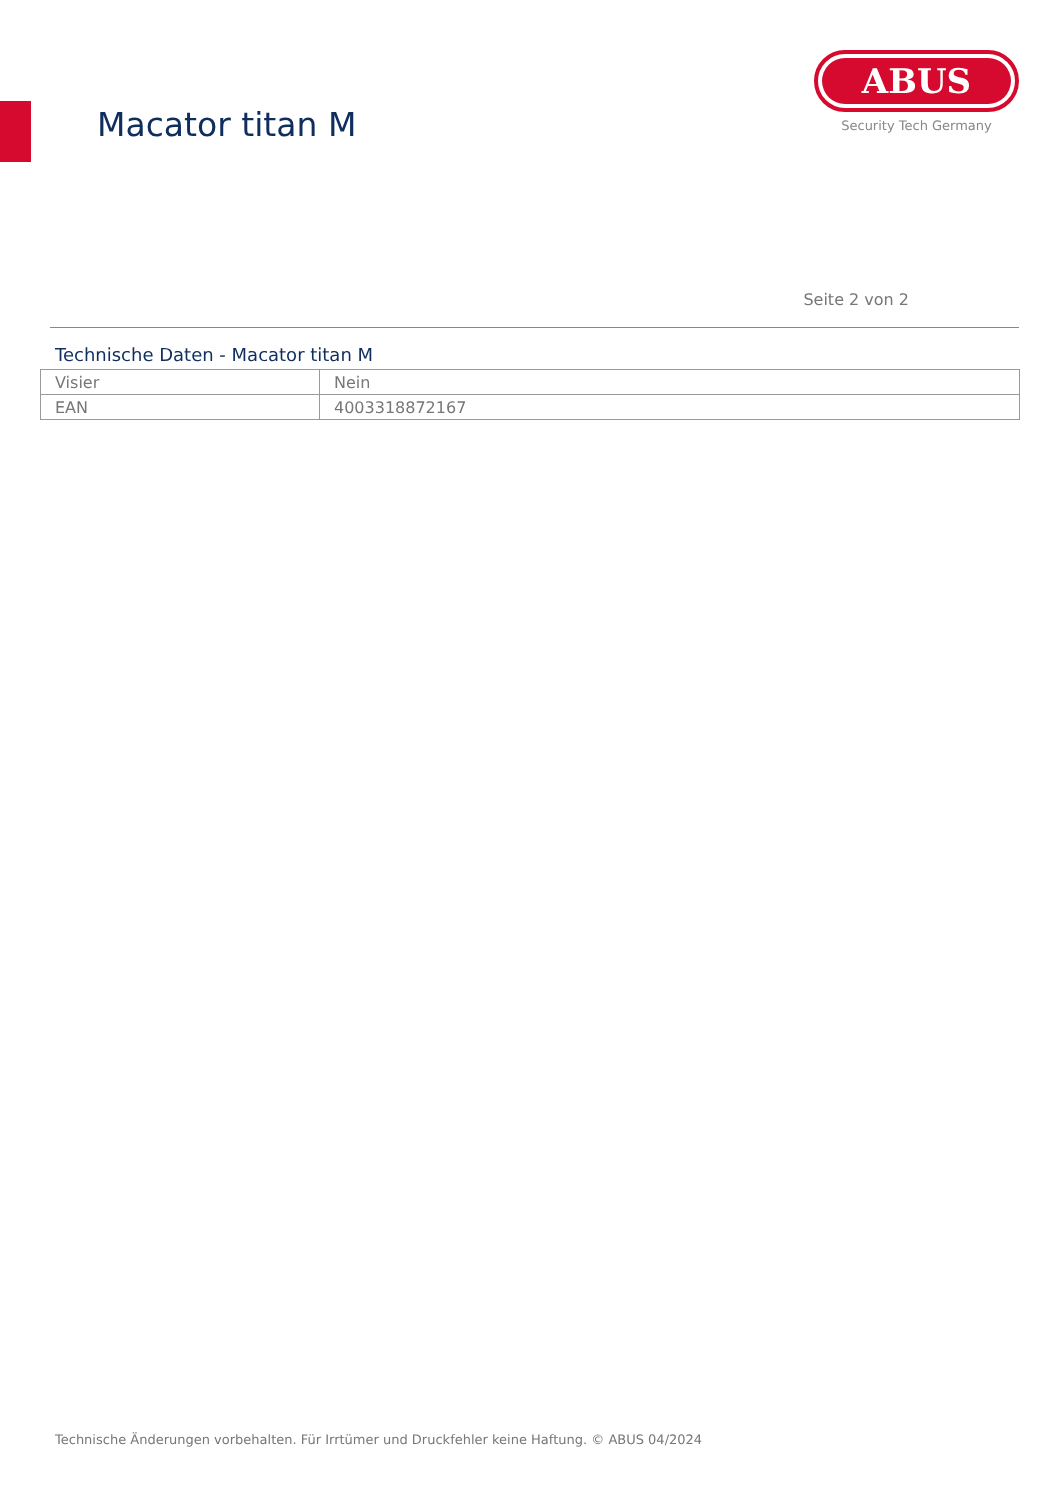Macator titan M
ABUS
Security Tech Germany
Seite 2 von 2
Technische Daten - Macator titan M
| Visier | Nein |
| EAN | 4003318872167 |
Technische Änderungen vorbehalten. Für Irrtümer und Druckfehler keine Haftung. © ABUS 04/2024